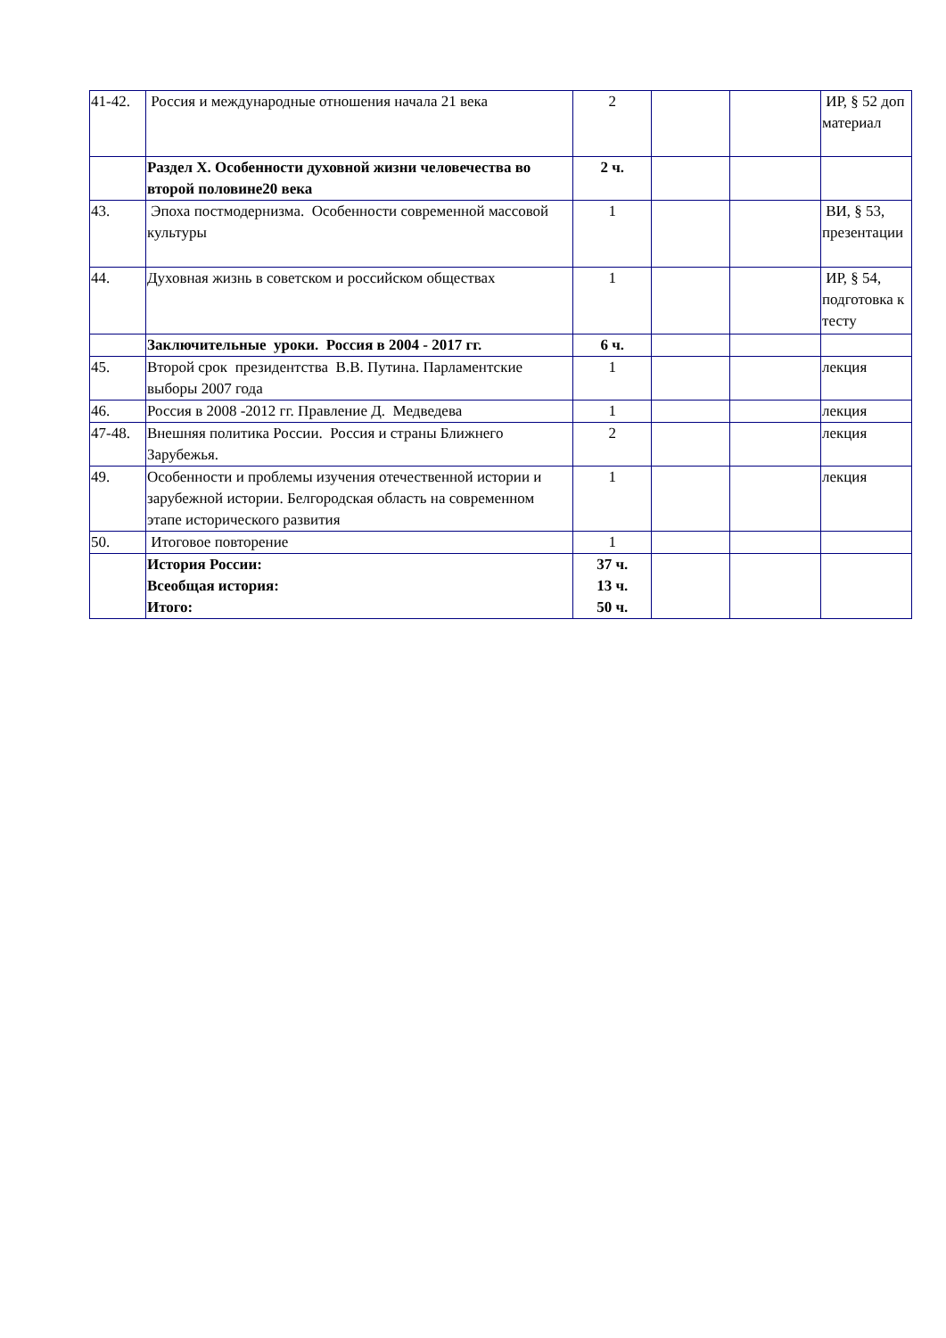| 41-42. | Россия и международные отношения начала 21 века | 2 | | | ИР, § 52 доп материал |
| | Раздел X. Особенности духовной жизни человечества во второй половине20 века | 2 ч. | | | |
| 43. | Эпоха постмодернизма. Особенности современной массовой культуры | 1 | | | ВИ, § 53, презентации |
| 44. | Духовная жизнь в советском и российском обществах | 1 | | | ИР, § 54, подготовка к тесту |
| | Заключительные уроки. Россия в 2004 - 2017 гг. | 6 ч. | | | |
| 45. | Второй срок президентства В.В. Путина. Парламентские выборы 2007 года | 1 | | | лекция |
| 46. | Россия в 2008 -2012 гг. Правление Д. Медведева | 1 | | | лекция |
| 47-48. | Внешняя политика России. Россия и страны Ближнего Зарубежья. | 2 | | | лекция |
| 49. | Особенности и проблемы изучения отечественной истории и зарубежной истории. Белгородская область на современном этапе исторического развития | 1 | | | лекция |
| 50. | Итоговое повторение | 1 | | | |
| | История России: Всеобщая история: Итого: | 37 ч. 13 ч. 50 ч. | | | |